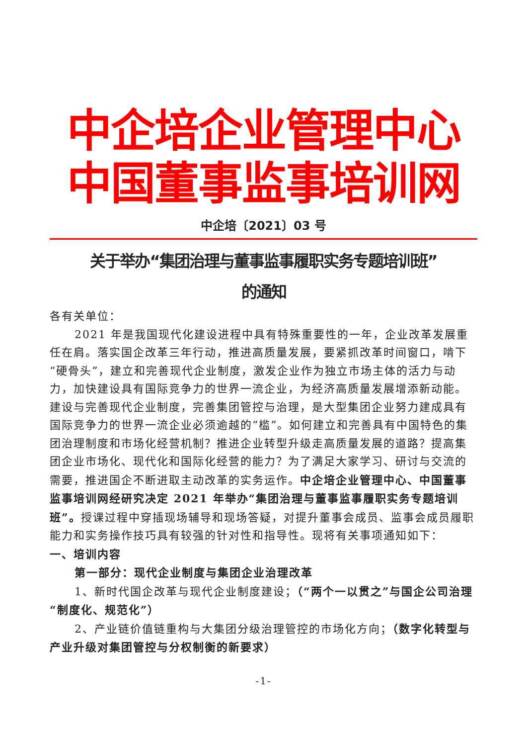中企培企业管理中心
中国董事监事培训网
中企培〔2021〕03 号
关于举办“集团治理与董事监事履职实务专题培训班”
的通知
各有关单位：
2021 年是我国现代化建设进程中具有特殊重要性的一年，企业改革发展重任在肩。落实国企改革三年行动，推进高质量发展，要紧抓改革时间窗口，啃下“硬骨头”，建立和完善现代企业制度，激发企业作为独立市场主体的活力与动力，加快建设具有国际竞争力的世界一流企业，为经济高质量发展增添新动能。建设与完善现代企业制度，完善集团管控与治理，是大型集团企业努力建成具有国际竞争力的世界一流企业必须逾越的“槛”。如何建立和完善具有中国特色的集团治理制度和市场化经营机制？推进企业转型升级走高质量发展的道路？提高集团企业市场化、现代化和国际化经营的能力？为了满足大家学习、研讨与交流的需要，推进国企不断进取主动改革的实务运作。中企培企业管理中心、中国董事监事培训网经研究决定 2021 年举办“集团治理与董事监事履职实务专题培训班”。授课过程中穿插现场辅导和现场答疑，对提升董事会成员、监事会成员履职能力和实务操作技巧具有较强的针对性和指导性。现将有关事项通知如下：
一、培训内容
第一部分：现代企业制度与集团企业治理改革
1、新时代国企改革与现代企业制度建设；（“两个一以贯之”与国企公司治理“制度化、规范化”）
2、产业链价值链重构与大集团分级治理管控的市场化方向；（数字化转型与产业升级对集团管控与分权制衡的新要求）
-1-